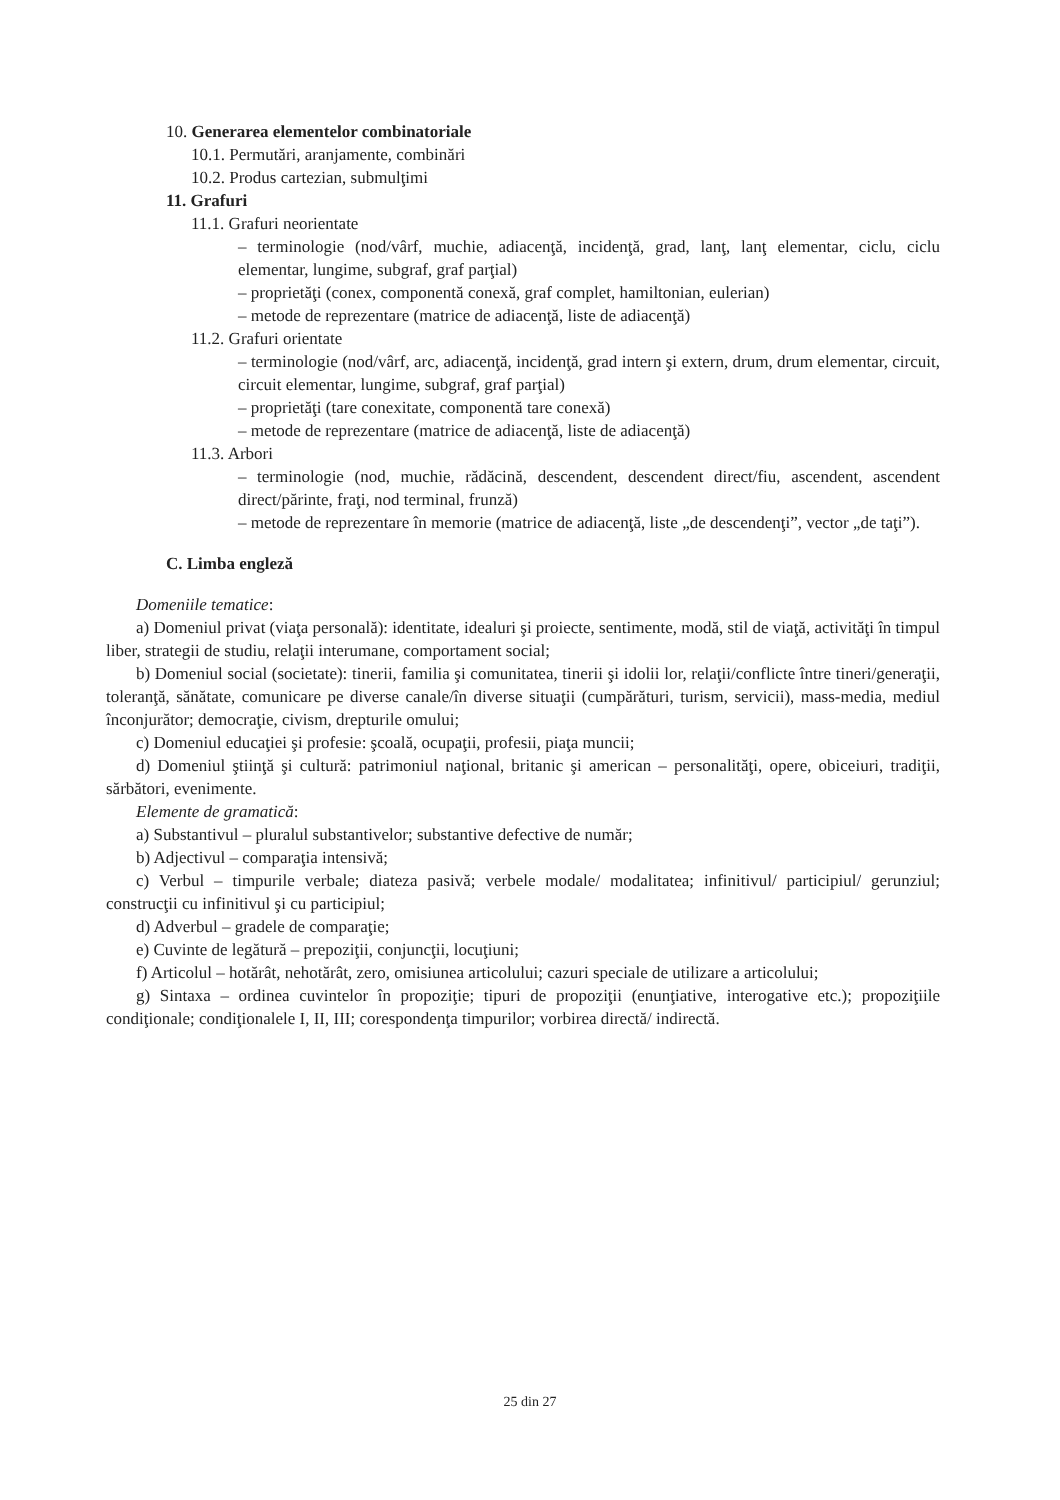10. Generarea elementelor combinatoriale
10.1. Permutări, aranjamente, combinări
10.2. Produs cartezian, submulţimi
11. Grafuri
11.1. Grafuri neorientate
– terminologie (nod/vârf, muchie, adiacenţă, incidenţă, grad, lanţ, lanţ elementar, ciclu, ciclu elementar, lungime, subgraf, graf parţial)
– proprietăţi (conex, componentă conexă, graf complet, hamiltonian, eulerian)
– metode de reprezentare (matrice de adiacenţă, liste de adiacenţă)
11.2. Grafuri orientate
– terminologie (nod/vârf, arc, adiacenţă, incidenţă, grad intern şi extern, drum, drum elementar, circuit, circuit elementar, lungime, subgraf, graf parţial)
– proprietăţi (tare conexitate, componentă tare conexă)
– metode de reprezentare (matrice de adiacenţă, liste de adiacenţă)
11.3. Arbori
– terminologie (nod, muchie, rădăcină, descendent, descendent direct/fiu, ascendent, ascendent direct/părinte, fraţi, nod terminal, frunză)
– metode de reprezentare în memorie (matrice de adiacenţă, liste „de descendenţi”, vector „de taţi”).
C. Limba engleză
Domeniile tematice:
a) Domeniul privat (viaţa personală): identitate, idealuri şi proiecte, sentimente, modă, stil de viaţă, activităţi în timpul liber, strategii de studiu, relaţii interumane, comportament social;
b) Domeniul social (societate): tinerii, familia şi comunitatea, tinerii şi idolii lor, relaţii/conflicte între tineri/generaţii, toleranţă, sănătate, comunicare pe diverse canale/în diverse situaţii (cumpărături, turism, servicii), mass-media, mediul înconjurător; democraţie, civism, drepturile omului;
c) Domeniul educaţiei şi profesie: şcoală, ocupaţii, profesii, piaţa muncii;
d) Domeniul ştiinţă şi cultură: patrimoniul naţional, britanic şi american – personalităţi, opere, obiceiuri, tradiţii, sărbători, evenimente.
Elemente de gramatică:
a) Substantivul – pluralul substantivelor; substantive defective de număr;
b) Adjectivul – comparaţia intensivă;
c) Verbul – timpurile verbale; diateza pasivă; verbele modale/ modalitatea; infinitivul/ participiul/ gerunziul; construcţii cu infinitivul şi cu participiul;
d) Adverbul – gradele de comparaţie;
e) Cuvinte de legătură – prepoziţii, conjuncţii, locuţiuni;
f) Articolul – hotărât, nehotărât, zero, omisiunea articolului; cazuri speciale de utilizare a articolului;
g) Sintaxa – ordinea cuvintelor în propoziţie; tipuri de propoziţii (enunţiative, interogative etc.); propoziţiile condiţionale; condiţionalele I, II, III; corespondenţa timpurilor; vorbirea directă/ indirectă.
25 din 27